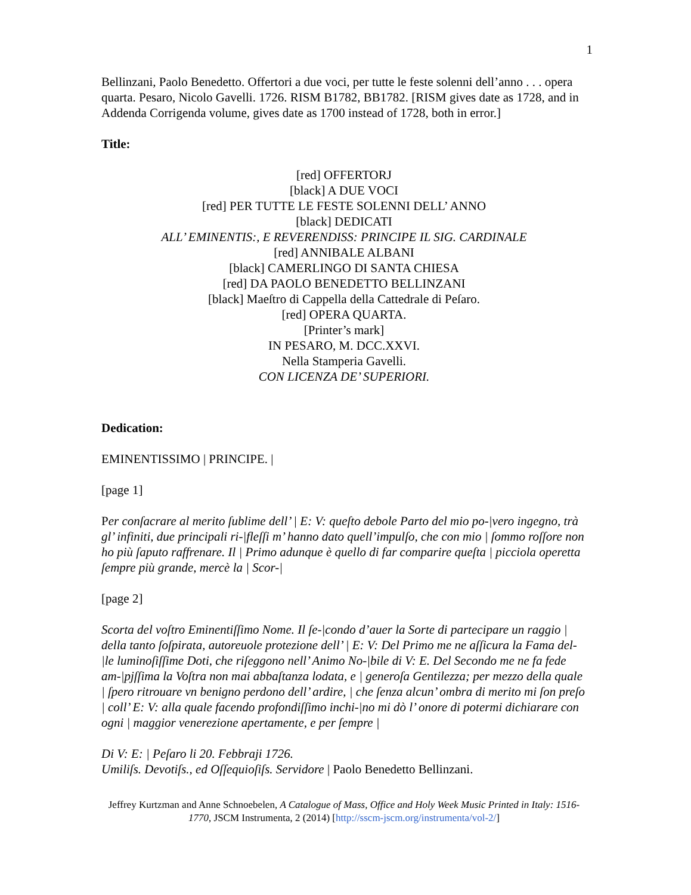1
Bellinzani, Paolo Benedetto. Offertori a due voci, per tutte le feste solenni dell’anno . . . opera quarta. Pesaro, Nicolo Gavelli. 1726. RISM B1782, BB1782. [RISM gives date as 1728, and in Addenda Corrigenda volume, gives date as 1700 instead of 1728, both in error.]
Title:
[red] OFFERTORJ
[black] A DUE VOCI
[red] PER TUTTE LE FESTE SOLENNI DELL’ ANNO
[black] DEDICATI
ALL’ EMINENTIS:, E REVERENDISS: PRINCIPE IL SIG. CARDINALE
[red] ANNIBALE ALBANI
[black] CAMERLINGO DI SANTA CHIESA
[red] DA PAOLO BENEDETTO BELLINZANI
[black] Maeſtro di Cappella della Cattedrale di Peſaro.
[red] OPERA QUARTA.
[Printer’s mark]
IN PESARO, M. DCC.XXVI.
Nella Stamperia Gavelli.
CON LICENZA DE’ SUPERIORI.
Dedication:
EMINENTISSIMO | PRINCIPE. |
[page 1]
Per conſacrare al merito ſublime dell’ | E: V: queſto debole Parto del mio po-|vero ingegno, trà gl’ infiniti, due principali ri-|fleſſi m’ hanno dato quell’impulſo, che con mio | ſommo roſſore non ho più ſaputo raffrenare. Il | Primo adunque è quello di far comparire queſta | picciola operetta ſempre più grande, mercè la | Scor-|
[page 2]
Scorta del voſtro Eminentiſſimo Nome. Il ſe-|condo d’auer la Sorte di partecipare un raggio | della tanto ſoſpirata, autoreuole protezione dell’ | E: V: Del Primo me ne aſſicura la Fama del-|le luminoſiſſime Doti, che riſeggono nell’ Animo No-|bile di V: E. Del Secondo me ne fa fede am-|pjſſima la Voſtra non mai abbaſtanza lodata, e | generoſa Gentilezza; per mezzo della quale | ſpero ritrouare vn benigno perdono dell’ ardire, | che ſenza alcun’ ombra di merito mi ſon preſo | coll’ E: V: alla quale facendo profondiſſimo inchi-|no mi dò l’ onore di potermi dichiarare con ogni | maggior venerezione apertamente, e per ſempre |
Di V: E: | Peſaro li 20. Febbraji 1726.
Umiliſs. Devotiſs., ed Oſſequioſiſs. Servidore | Paolo Benedetto Bellinzani.
Jeffrey Kurtzman and Anne Schnoebelen, A Catalogue of Mass, Office and Holy Week Music Printed in Italy: 1516-1770, JSCM Instrumenta, 2 (2014) [http://sscm-jscm.org/instrumenta/vol-2/]